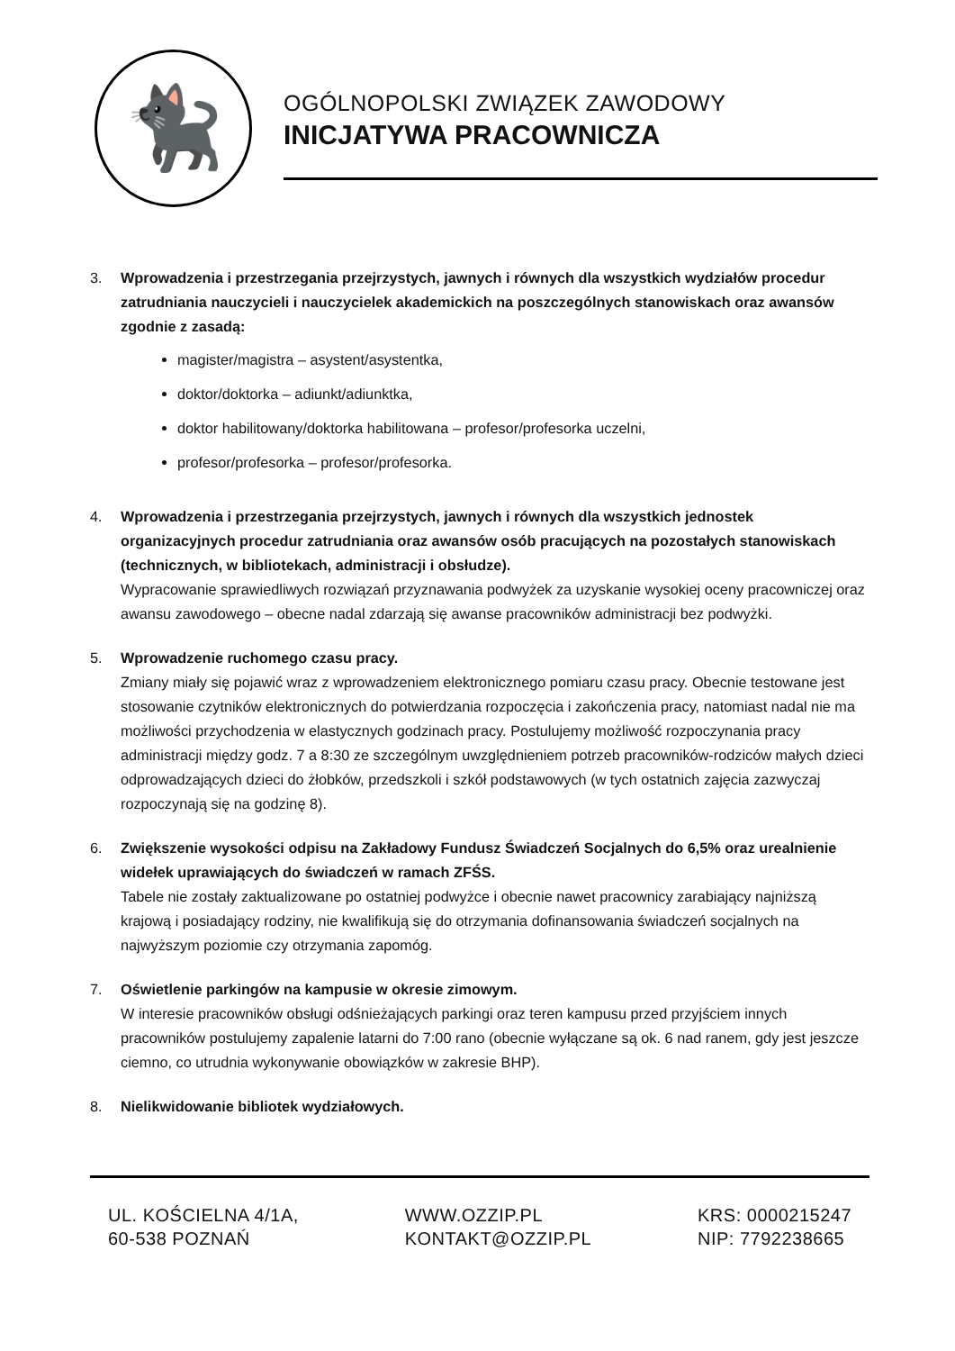🐈‍⬛
OGÓLNOPOLSKI ZWIĄZEK ZAWODOWY
INICJATYWA PRACOWNICZA
3. Wprowadzenia i przestrzegania przejrzystych, jawnych i równych dla wszystkich wydziałów procedur zatrudniania nauczycieli i nauczycielek akademickich na poszczególnych stanowiskach oraz awansów zgodnie z zasadą:
magister/magistra – asystent/asystentka,
doktor/doktorka – adiunkt/adiunktka,
doktor habilitowany/doktorka habilitowana – profesor/profesorka uczelni,
profesor/profesorka – profesor/profesorka.
4. Wprowadzenia i przestrzegania przejrzystych, jawnych i równych dla wszystkich jednostek organizacyjnych procedur zatrudniania oraz awansów osób pracujących na pozostałych stanowiskach (technicznych, w bibliotekach, administracji i obsłudze).
Wypracowanie sprawiedliwych rozwiązań przyznawania podwyżek za uzyskanie wysokiej oceny pracowniczej oraz awansu zawodowego – obecne nadal zdarzają się awanse pracowników administracji bez podwyżki.
5. Wprowadzenie ruchomego czasu pracy.
Zmiany miały się pojawić wraz z wprowadzeniem elektronicznego pomiaru czasu pracy. Obecnie testowane jest stosowanie czytników elektronicznych do potwierdzania rozpoczęcia i zakończenia pracy, natomiast nadal nie ma możliwości przychodzenia w elastycznych godzinach pracy. Postulujemy możliwość rozpoczynania pracy administracji między godz. 7 a 8:30 ze szczególnym uwzględnieniem potrzeb pracowników-rodziców małych dzieci odprowadzających dzieci do żłobków, przedszkoli i szkół podstawowych (w tych ostatnich zajęcia zazwyczaj rozpoczynają się na godzinę 8).
6. Zwiększenie wysokości odpisu na Zakładowy Fundusz Świadczeń Socjalnych do 6,5% oraz urealnienie widełek uprawiających do świadczeń w ramach ZFŚS.
Tabele nie zostały zaktualizowane po ostatniej podwyżce i obecnie nawet pracownicy zarabiający najniższą krajową i posiadający rodziny, nie kwalifikują się do otrzymania dofinansowania świadczeń socjalnych na najwyższym poziomie czy otrzymania zapomóg.
7. Oświetlenie parkingów na kampusie w okresie zimowym.
W interesie pracowników obsługi odśnieżających parkingi oraz teren kampusu przed przyjściem innych pracowników postulujemy zapalenie latarni do 7:00 rano (obecnie wyłączane są ok. 6 nad ranem, gdy jest jeszcze ciemno, co utrudnia wykonywanie obowiązków w zakresie BHP).
8. Nielikwidowanie bibliotek wydziałowych.
UL. KOŚCIELNA 4/1A,
60-538 POZNAŃ
WWW.OZZIP.PL
KONTAKT@OZZIP.PL
KRS: 0000215247
NIP: 7792238665